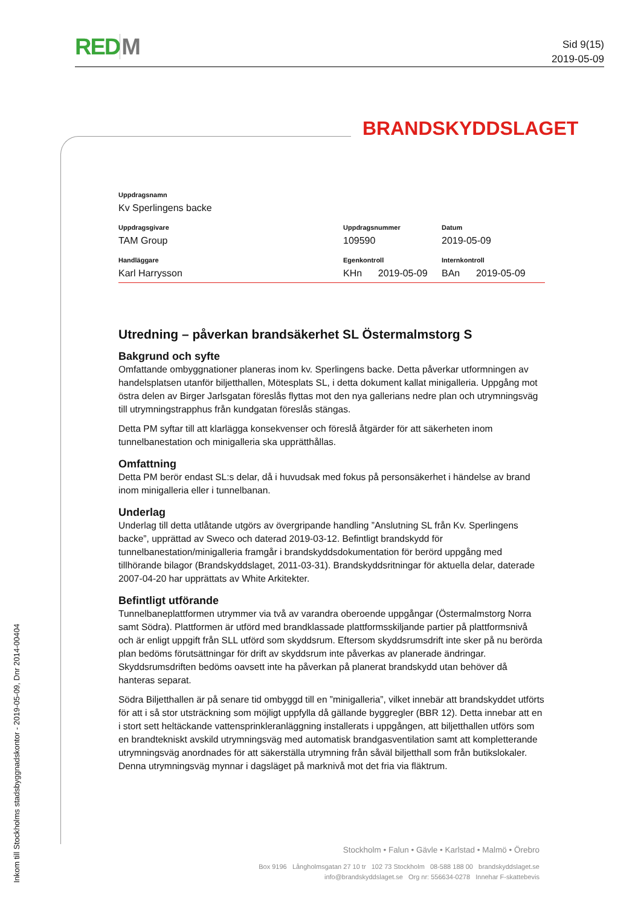RED M
Sid 9(15)
2019-05-09
BRANDSKYDDSLAGET
| Uppdragsnamn | | |
| Kv Sperlingens backe | | |
| Uppdragsgivare | Uppdragsnummer | Datum |
| TAM Group | 109590 | 2019-05-09 |
| Handläggare | Egenkontroll | Internkontroll |
| Karl Harrysson | KHn 2019-05-09 | BAn 2019-05-09 |
Utredning – påverkan brandsäkerhet SL Östermalmstorg S
Bakgrund och syfte
Omfattande ombyggnationer planeras inom kv. Sperlingens backe. Detta påverkar utformningen av handelsplatsen utanför biljetthallen, Mötesplats SL, i detta dokument kallat minigalleria. Uppgång mot östra delen av Birger Jarlsgatan föreslås flyttas mot den nya gallerians nedre plan och utrymningsväg till utrymningstrapphus från kundgatan föreslås stängas.
Detta PM syftar till att klarlägga konsekvenser och föreslå åtgärder för att säkerheten inom tunnelbanestation och minigalleria ska upprätthållas.
Omfattning
Detta PM berör endast SL:s delar, då i huvudsak med fokus på personsäkerhet i händelse av brand inom minigalleria eller i tunnelbanan.
Underlag
Underlag till detta utlåtande utgörs av övergripande handling ”Anslutning SL från Kv. Sperlingens backe”, upprättad av Sweco och daterad 2019-03-12. Befintligt brandskydd för tunnelbanestation/minigalleria framgår i brandskyddsdokumentation för berörd uppgång med tillhörande bilagor (Brandskyddslaget, 2011-03-31). Brandskyddsritningar för aktuella delar, daterade 2007-04-20 har upprättats av White Arkitekter.
Befintligt utförande
Tunnelbaneplattformen utrymmer via två av varandra oberoende uppgångar (Östermalmstorg Norra samt Södra). Plattformen är utförd med brandklassade plattformsskiljande partier på plattformsnivå och är enligt uppgift från SLL utförd som skyddsrum. Eftersom skyddsrumsdrift inte sker på nu berörda plan bedöms förutsättningar för drift av skyddsrum inte påverkas av planerade ändringar. Skyddsrumsdriften bedöms oavsett inte ha påverkan på planerat brandskydd utan behöver då hanteras separat.
Södra Biljetthallen är på senare tid ombyggd till en ”minigalleria”, vilket innebär att brandskyddet utförts för att i så stor utsträckning som möjligt uppfylla då gällande byggregler (BBR 12). Detta innebar att en i stort sett heltäckande vattensprinkleranläggning installerats i uppgången, att biljetthallen utförs som en brandtekniskt avskild utrymningsväg med automatisk brandgasventilation samt att kompletterande utrymningsväg anordnades för att säkerställa utrymning från såväl biljetthall som från butikslokaler. Denna utrymningsväg mynnar i dagsläget på marknivå mot det fria via fläktrum.
Stockholm • Falun • Gävle • Karlstad • Malmö • Örebro
Box 9196 Långholmsgatan 27 10 tr 102 73 Stockholm 08-588 188 00 brandskyddslaget.se
info@brandskyddslaget.se Org nr: 556634-0278 Innehar F-skattebevis
Inkom till Stockholms stadsbyggnadskontor - 2019-05-09, Dnr 2014-00404